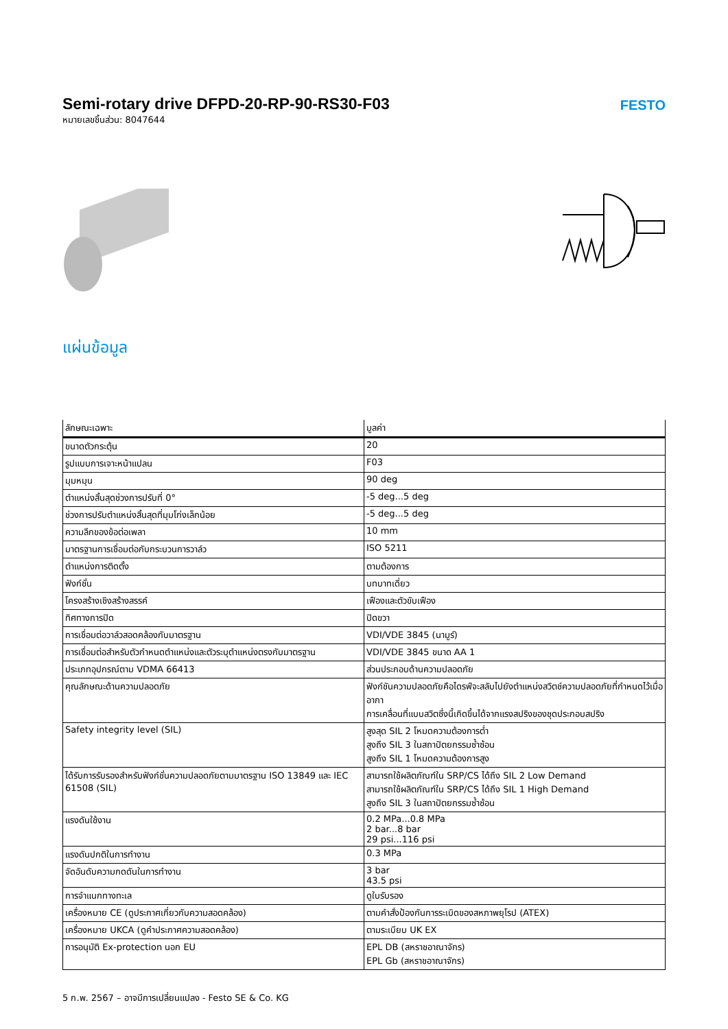Semi-rotary drive DFPD-20-RP-90-RS30-F03
หมายเลขชิ้นส่วน: 8047644
FESTO
แผ่นข้อมูล
| ลักษณะเฉพาะ | มูลค่า |
| --- | --- |
| ขนาดตัวกระตุ้น | 20 |
| รูปแบบการเจาะหน้าแปลน | F03 |
| มุมหมุน | 90 deg |
| ตำแหน่งสิ้นสุดช่วงการปรับที่ 0° | -5 deg...5 deg |
| ช่วงการปรับตำแหน่งสิ้นสุดที่มุมโก่งเล็กน้อย | -5 deg...5 deg |
| ความลึกของข้อต่อเพลา | 10 mm |
| มาตรฐานการเชื่อมต่อกับกระบวนการวาล์ว | ISO 5211 |
| ตำแหน่งการติดตั้ง | ตามต้องการ |
| ฟังก์ชั่น | บทบาทเดี่ยว |
| โครงสร้างเชิงสร้างสรรค์ | เฟืองและตัวขับเฟือง |
| ทิศทางการปิด | ปิดขวา |
| การเชื่อมต่อวาล์วสอดคล้องกับมาตรฐาน | VDI/VDE 3845 (นามูร์) |
| การเชื่อมต่อสำหรับตัวกำหนดตำแหน่งและตัวระบุตำแหน่งตรงกับมาตรฐาน | VDI/VDE 3845 ขนาด AA 1 |
| ประเภทอุปกรณ์ตาม VDMA 66413 | ส่วนประกอบด้านความปลอดภัย |
| คุณลักษณะด้านความปลอดภัย | ฟังก์ชันความปลอดภัยคือไดรฟ์จะสลับไปยังตำแหน่งสวิตช์ความปลอดภัยที่กำหนดไว้เมื่ออากา การเคลื่อนที่แบบสวิตซึ่งนี้เกิดขึ้นได้จากแรงสปริงของชุดประกอบสปริง |
| Safety integrity level (SIL) | สูงสุด SIL 2 โหมดความต้องการต่ำ สูงถึง SIL 3 ในสถาปัตยกรรมซ้ำซ้อน สูงถึง SIL 1 โหมดความต้องการสูง |
| ได้รับการรับรองสำหรับฟังก์ชั่นความปลอดภัยตามมาตรฐาน ISO 13849 และ IEC 61508 (SIL) | สามารถใช้ผลิตภัณฑ์ใน SRP/CS ได้ถึง SIL 2 Low Demand สามารถใช้ผลิตภัณฑ์ใน SRP/CS ได้ถึง SIL 1 High Demand สูงถึง SIL 3 ในสถาปัตยกรรมซ้ำซ้อน |
| แรงดันใช้งาน | 0.2 MPa...0.8 MPa 2 bar...8 bar 29 psi...116 psi |
| แรงดันปกติในการทำงาน | 0.3 MPa |
| จัดอันดับความกดดันในการทำงาน | 3 bar 43.5 psi |
| การจำแนกทางทะเล | ดูใบรับรอง |
| เครื่องหมาย CE (ดูประกาศเกี่ยวกับความสอดคล้อง) | ตามคำสั่งป้องกันการระเบิดของสหภาพยุโรป (ATEX) |
| เครื่องหมาย UKCA (ดูคำประกาศความสอดคล้อง) | ตามระเบียบ UK EX |
| การอนุมัติ Ex-protection นอก EU | EPL DB (สหราชอาณาจักร) EPL Gb (สหราชอาณาจักร) |
5 ก.พ. 2567 – อาจมีการเปลี่ยนแปลง - Festo SE & Co. KG